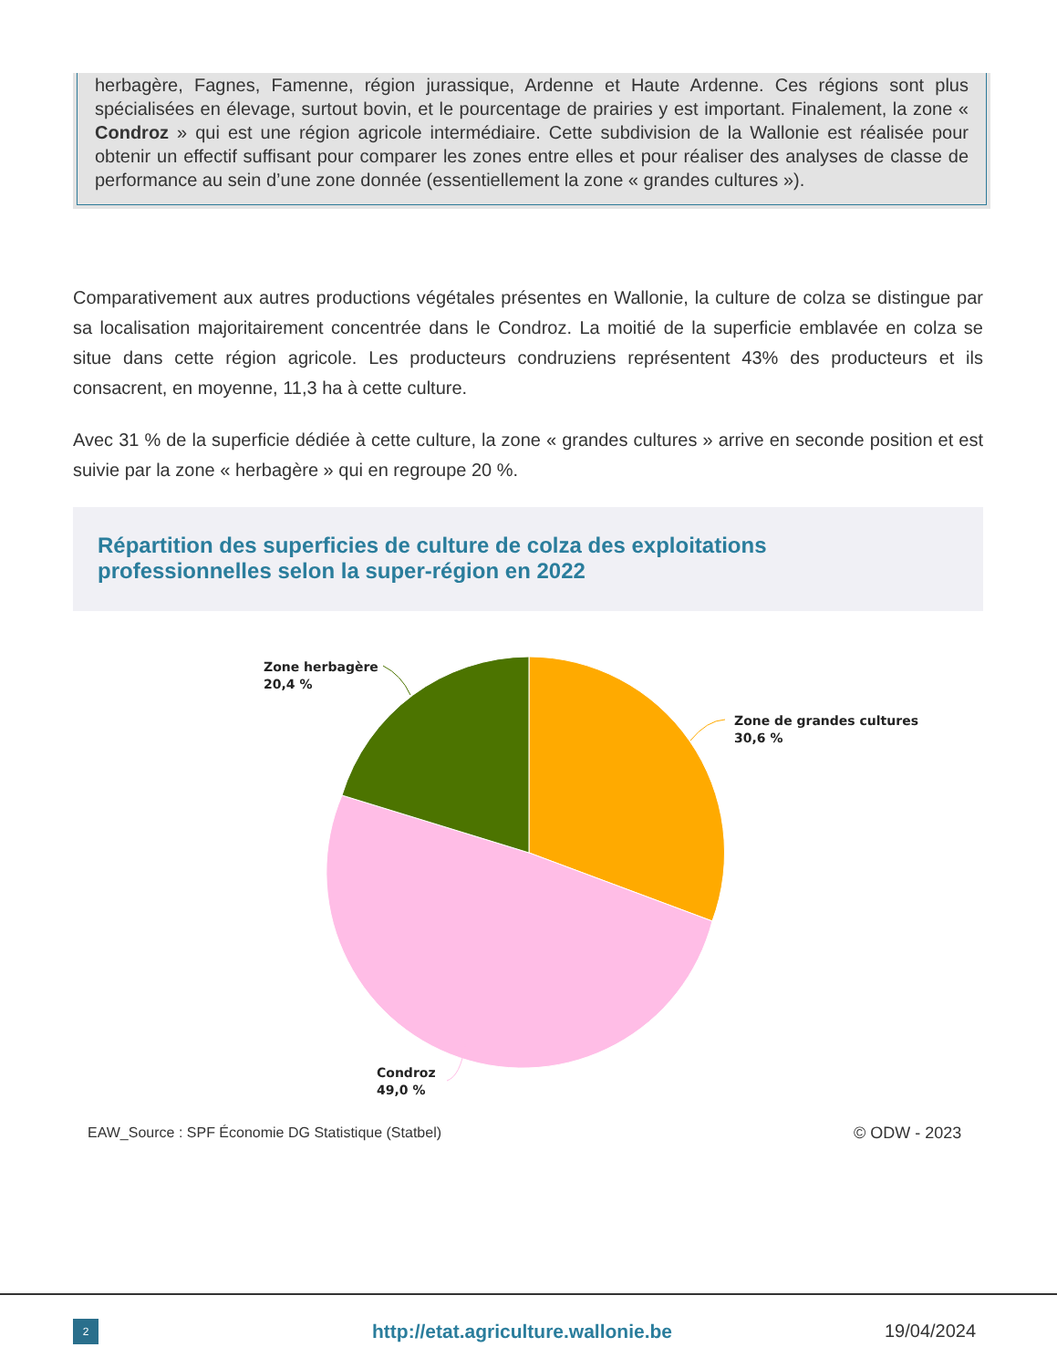herbagère, Fagnes, Famenne, région jurassique, Ardenne et Haute Ardenne. Ces régions sont plus spécialisées en élevage, surtout bovin, et le pourcentage de prairies y est important. Finalement, la zone « Condroz » qui est une région agricole intermédiaire. Cette subdivision de la Wallonie est réalisée pour obtenir un effectif suffisant pour comparer les zones entre elles et pour réaliser des analyses de classe de performance au sein d’une zone donnée (essentiellement la zone « grandes cultures »).
Comparativement aux autres productions végétales présentes en Wallonie, la culture de colza se distingue par sa localisation majoritairement concentrée dans le Condroz. La moitié de la superficie emblavée en colza se situe dans cette région agricole. Les producteurs condruziens représentent 43% des producteurs et ils consacrent, en moyenne, 11,3 ha à cette culture.
Avec 31 % de la superficie dédiée à cette culture, la zone « grandes cultures » arrive en seconde position et est suivie par la zone « herbagère » qui en regroupe 20 %.
Répartition des superficies de culture de colza des exploitations
professionnelles selon la super-région en 2022
Zone herbagère
20,4 %
Zone de grandes cultures
30,6 %
Condroz
49,0 %
EAW_Source : SPF Économie DG Statistique (Statbel)
© ODW - 2023
2
http://etat.agriculture.wallonie.be
19/04/2024